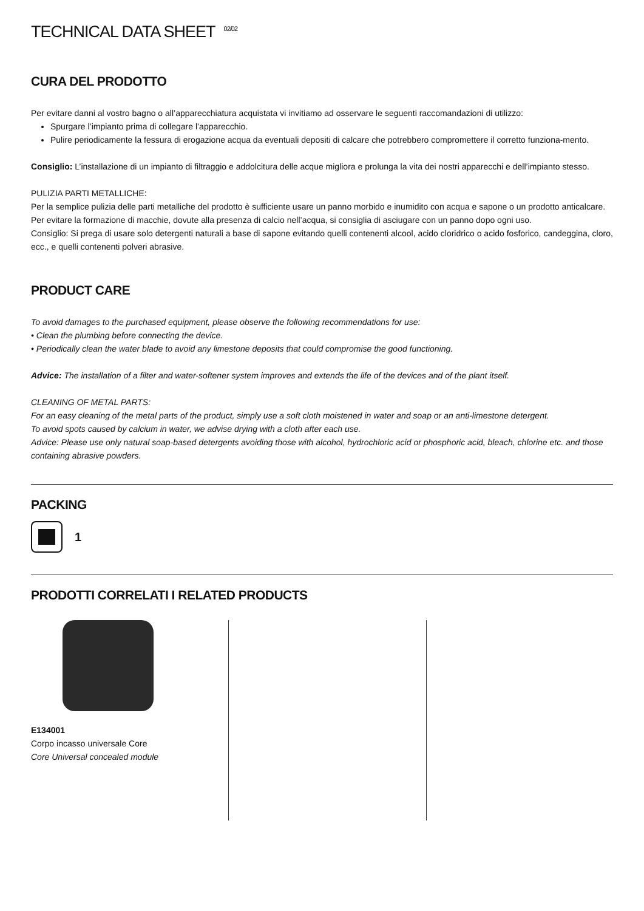TECHNICAL DATA SHEET<sup>02/02</sup>
CURA DEL PRODOTTO
Per evitare danni al vostro bagno o all’apparecchiatura acquistata vi invitiamo ad osservare le seguenti raccomandazioni di utilizzo:
Spurgare l’impianto prima di collegare l’apparecchio.
Pulire periodicamente la fessura di erogazione acqua da eventuali depositi di calcare che potrebbero compromettere il corretto funziona-mento.
Consiglio: L’installazione di un impianto di filtraggio e addolcitura delle acque migliora e prolunga la vita dei nostri apparecchi e dell’impianto stesso.
PULIZIA PARTI METALLICHE:
Per la semplice pulizia delle parti metalliche del prodotto è sufficiente usare un panno morbido e inumidito con acqua e sapone o un prodotto anticalcare.
Per evitare la formazione di macchie, dovute alla presenza di calcio nell’acqua, si consiglia di asciugare con un panno dopo ogni uso.
Consiglio: Si prega di usare solo detergenti naturali a base di sapone evitando quelli contenenti alcool, acido cloridrico o acido fosforico, candeggina, cloro, ecc., e quelli contenenti polveri abrasive.
PRODUCT CARE
To avoid damages to the purchased equipment, please observe the following recommendations for use:
• Clean the plumbing before connecting the device.
• Periodically clean the water blade to avoid any limestone deposits that could compromise the good functioning.
Advice: The installation of a filter and water-softener system improves and extends the life of the devices and of the plant itself.
CLEANING OF METAL PARTS:
For an easy cleaning of the metal parts of the product, simply use a soft cloth moistened in water and soap or an anti-limestone detergent.
To avoid spots caused by calcium in water, we advise drying with a cloth after each use.
Advice: Please use only natural soap-based detergents avoiding those with alcohol, hydrochloric acid or phosphoric acid, bleach, chlorine etc. and those containing abrasive powders.
PACKING
1
PRODOTTI CORRELATI I RELATED PRODUCTS
E134001
Corpo incasso universale Core
Core Universal concealed module